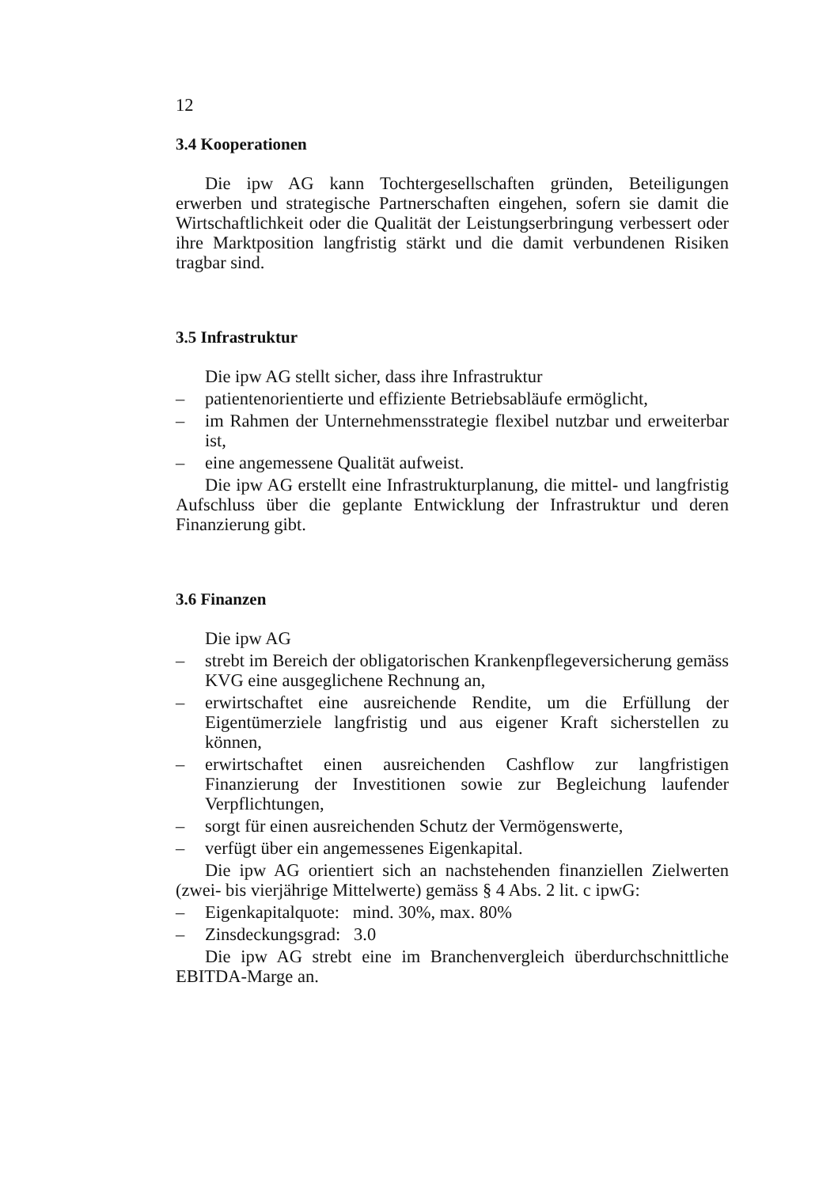12
3.4 Kooperationen
Die ipw AG kann Tochtergesellschaften gründen, Beteiligungen erwerben und strategische Partnerschaften eingehen, sofern sie damit die Wirtschaftlichkeit oder die Qualität der Leistungserbringung verbessert oder ihre Marktposition langfristig stärkt und die damit verbundenen Risiken tragbar sind.
3.5 Infrastruktur
Die ipw AG stellt sicher, dass ihre Infrastruktur
– patientenorientierte und effiziente Betriebsabläufe ermöglicht,
– im Rahmen der Unternehmensstrategie flexibel nutzbar und erweiterbar ist,
– eine angemessene Qualität aufweist.
Die ipw AG erstellt eine Infrastrukturplanung, die mittel- und langfristig Aufschluss über die geplante Entwicklung der Infrastruktur und deren Finanzierung gibt.
3.6 Finanzen
Die ipw AG
– strebt im Bereich der obligatorischen Krankenpflegeversicherung gemäss KVG eine ausgeglichene Rechnung an,
– erwirtschaftet eine ausreichende Rendite, um die Erfüllung der Eigentümerziele langfristig und aus eigener Kraft sicherstellen zu können,
– erwirtschaftet einen ausreichenden Cashflow zur langfristigen Finanzierung der Investitionen sowie zur Begleichung laufender Verpflichtungen,
– sorgt für einen ausreichenden Schutz der Vermögenswerte,
– verfügt über ein angemessenes Eigenkapital.
Die ipw AG orientiert sich an nachstehenden finanziellen Zielwerten (zwei- bis vierjährige Mittelwerte) gemäss § 4 Abs. 2 lit. c ipwG:
– Eigenkapitalquote: mind. 30%, max. 80%
– Zinsdeckungsgrad: 3.0
Die ipw AG strebt eine im Branchenvergleich überdurchschnittliche EBITDA-Marge an.